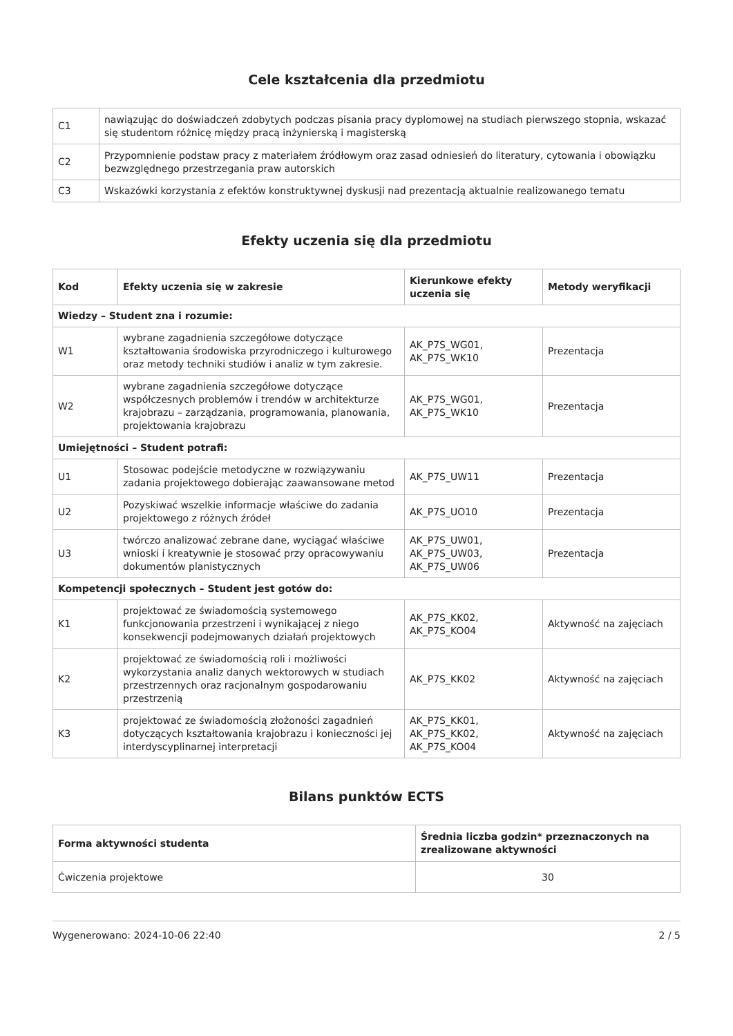Cele kształcenia dla przedmiotu
| C1 | nawiązując do doświadczeń zdobytych podczas pisania pracy dyplomowej na studiach pierwszego stopnia, wskazać się studentom różnicę między pracą inżynierską i magisterską |
| C2 | Przypomnienie podstaw pracy z materiałem źródłowym oraz zasad odniesień do literatury, cytowania i obowiązku bezwzględnego przestrzegania praw autorskich |
| C3 | Wskazówki korzystania z efektów konstruktywnej dyskusji nad prezentacją aktualnie realizowanego tematu |
Efekty uczenia się dla przedmiotu
| Kod | Efekty uczenia się w zakresie | Kierunkowe efekty uczenia się | Metody weryfikacji |
| --- | --- | --- | --- |
| Wiedzy – Student zna i rozumie: | | | |
| W1 | wybrane zagadnienia szczegółowe dotyczące kształtowania środowiska przyrodniczego i kulturowego oraz metody techniki studiów i analiz w tym zakresie. | AK_P7S_WG01, AK_P7S_WK10 | Prezentacja |
| W2 | wybrane zagadnienia szczegółowe dotyczące współczesnych problemów i trendów w architekturze krajobrazu – zarządzania, programowania, planowania, projektowania krajobrazu | AK_P7S_WG01, AK_P7S_WK10 | Prezentacja |
| Umiejętności – Student potrafi: | | | |
| U1 | Stosowac podejście metodyczne w rozwiązywaniu zadania projektowego dobierając zaawansowane metod | AK_P7S_UW11 | Prezentacja |
| U2 | Pozyskiwać wszelkie informacje właściwe do zadania projektowego z różnych źródeł | AK_P7S_UO10 | Prezentacja |
| U3 | twórczo analizować zebrane dane, wyciągać właściwe wnioski i kreatywnie je stosować przy opracowywaniu dokumentów planistycznych | AK_P7S_UW01, AK_P7S_UW03, AK_P7S_UW06 | Prezentacja |
| Kompetencji społecznych – Student jest gotów do: | | | |
| K1 | projektować ze świadomością systemowego funkcjonowania przestrzeni i wynikającej z niego konsekwencji podejmowanych działań projektowych | AK_P7S_KK02, AK_P7S_KO04 | Aktywność na zajęciach |
| K2 | projektować ze świadomością roli i możliwości wykorzystania analiz danych wektorowych w studiach przestrzennych oraz racjonalnym gospodarowaniu przestrzenią | AK_P7S_KK02 | Aktywność na zajęciach |
| K3 | projektować ze świadomością złożoności zagadnień dotyczących kształtowania krajobrazu i konieczności jej interdyscyplinarnej interpretacji | AK_P7S_KK01, AK_P7S_KK02, AK_P7S_KO04 | Aktywność na zajęciach |
Bilans punktów ECTS
| Forma aktywności studenta | Średnia liczba godzin* przeznaczonych na zrealizowane aktywności |
| --- | --- |
| Ćwiczenia projektowe | 30 |
Wygenerowano: 2024-10-06 22:40 2 / 5